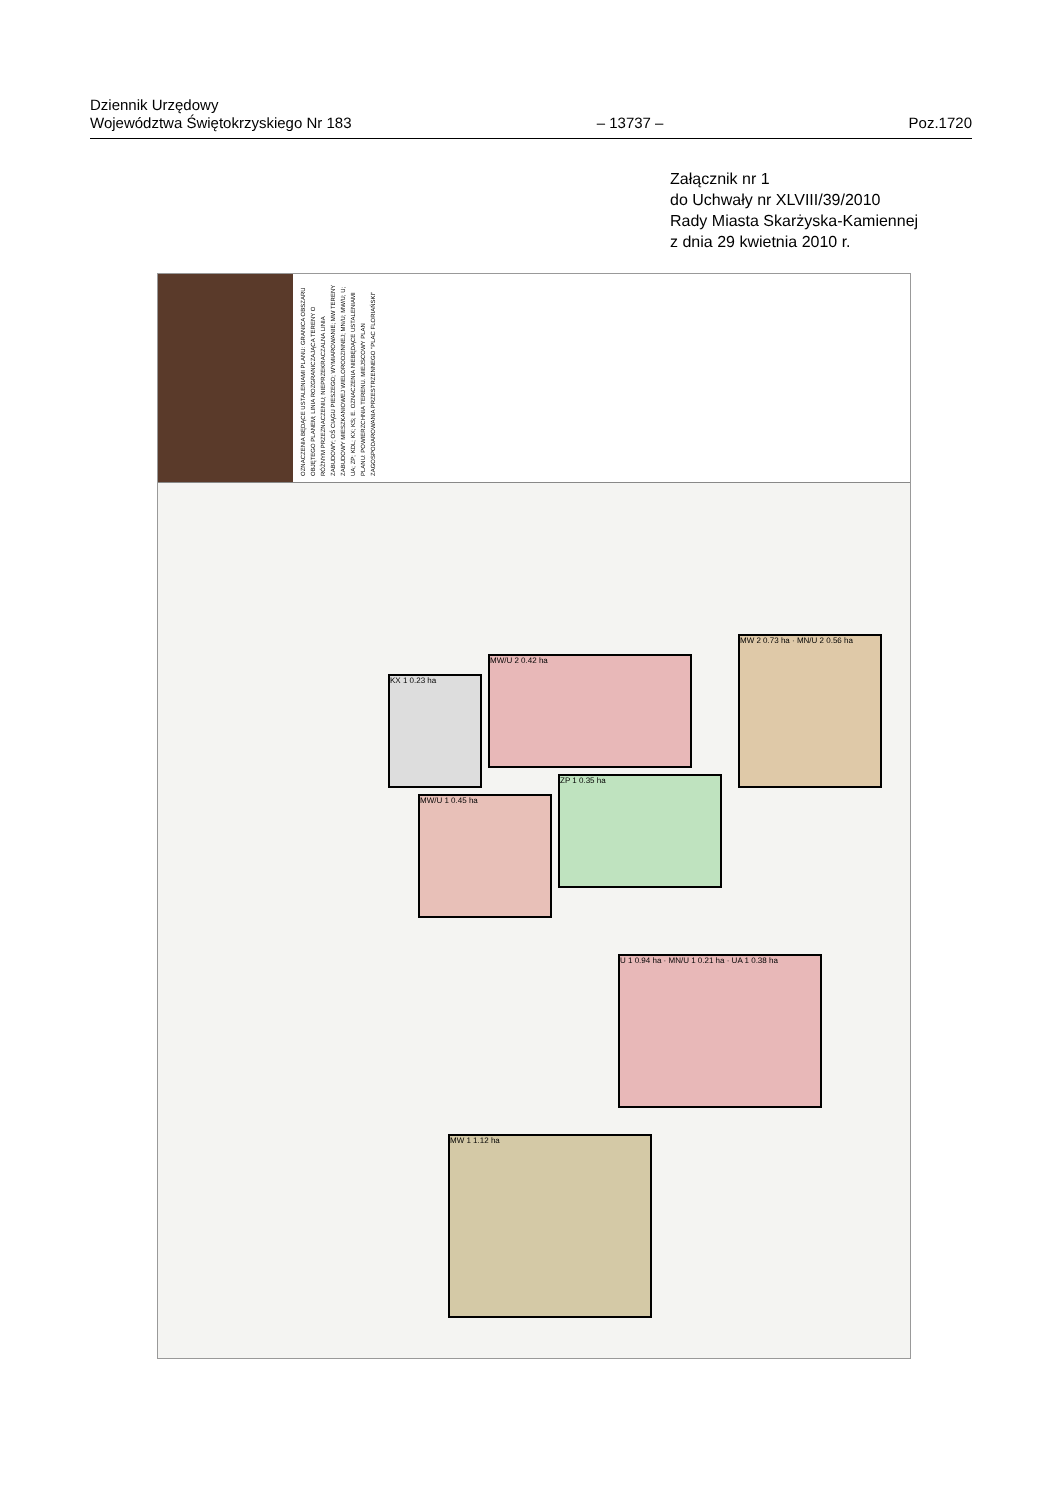Dziennik Urzędowy
Województwa Świętokrzyskiego Nr 183
– 13737 –
Poz.1720
Załącznik nr 1
do Uchwały nr XLVIII/39/2010
Rady Miasta Skarżyska-Kamiennej
z dnia 29 kwietnia 2010 r.
OZNACZENIA BĘDĄCE USTALENIAMI PLANU: GRANICA OBSZARU OBJĘTEGO PLANEM; LINIA ROZGRANICZAJĄCA TERENY O RÓŻNYM PRZEZNACZENIU; NIEPRZEKRACZALNA LINIA ZABUDOWY; OŚ CIĄGU PIESZEGO; WYMIAROWANIE; MW TERENY ZABUDOWY MIESZKANIOWEJ WIELORODZINNEJ; MN/U; MW/U; U; UA; ZP; KDL; KX; KS; E. OZNACZENIA NIEBĘDĄCE USTALENIAMI PLANU: POWIERZCHNIA TERENU. MIEJSCOWY PLAN ZAGOSPODAROWANIA PRZESTRZENNEGO "PLAC FLORIAŃSKI"
KX 1 0.23 ha
MW/U 2 0.42 ha
ZP 1 0.35 ha
MW/U 1 0.45 ha
MW 2 0.73 ha · MN/U 2 0.56 ha
U 1 0.94 ha · MN/U 1 0.21 ha · UA 1 0.38 ha
MW 1 1.12 ha